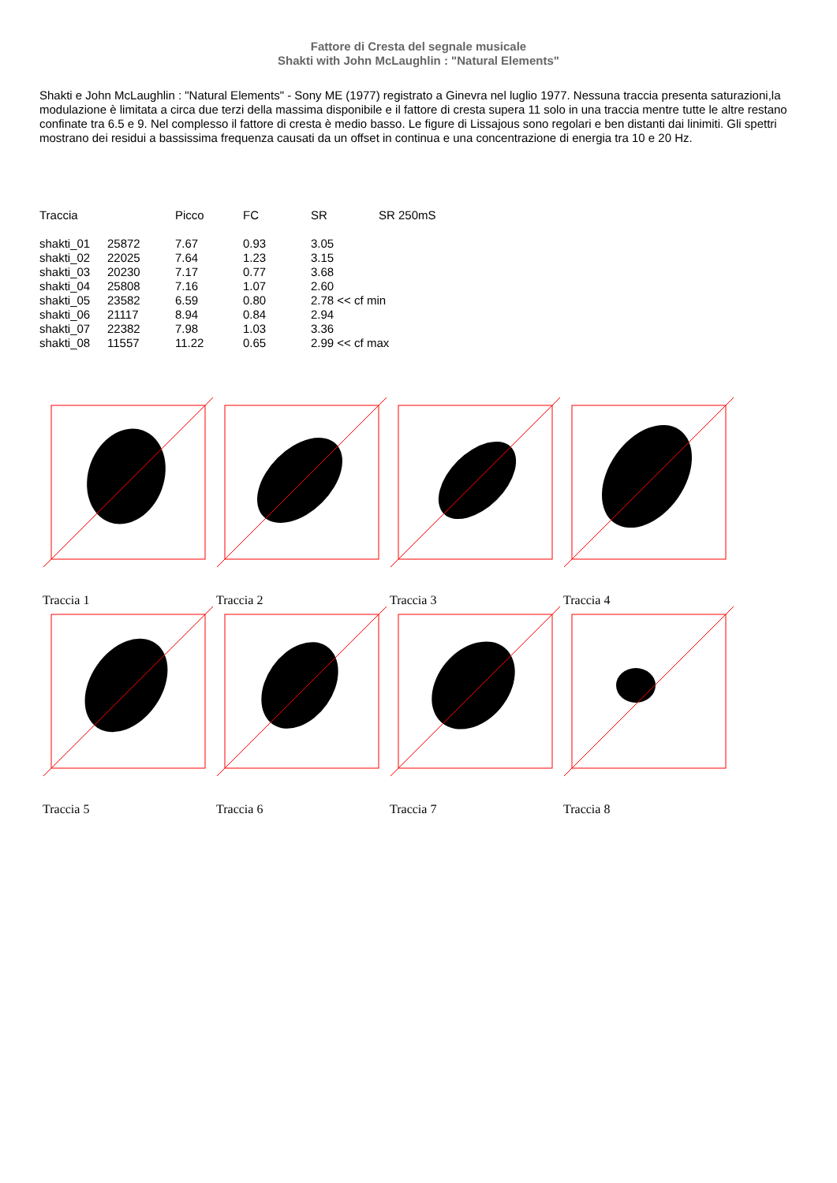Fattore di Cresta del segnale musicale
Shakti with John McLaughlin : "Natural Elements"
Shakti e John McLaughlin : "Natural Elements" - Sony ME (1977) registrato a Ginevra nel luglio 1977. Nessuna traccia presenta saturazioni,la modulazione è limitata a circa due terzi della massima disponibile e il fattore di cresta supera 11 solo in una traccia mentre tutte le altre restano confinate tra 6.5 e 9. Nel complesso il fattore di cresta è medio basso. Le figure di Lissajous sono regolari e ben distanti dai linimiti. Gli spettri mostrano dei residui a bassissima frequenza causati da un offset in continua e una concentrazione di energia tra 10 e 20 Hz.
| Traccia | | Picco | FC | SR | SR 250mS |
| --- | --- | --- | --- | --- | --- |
| shakti_01 | 25872 | 7.67 | 0.93 | 3.05 | |
| shakti_02 | 22025 | 7.64 | 1.23 | 3.15 | |
| shakti_03 | 20230 | 7.17 | 0.77 | 3.68 | |
| shakti_04 | 25808 | 7.16 | 1.07 | 2.60 | |
| shakti_05 | 23582 | 6.59 | 0.80 | 2.78 << cf min | |
| shakti_06 | 21117 | 8.94 | 0.84 | 2.94 | |
| shakti_07 | 22382 | 7.98 | 1.03 | 3.36 | |
| shakti_08 | 11557 | 11.22 | 0.65 | 2.99 << cf max | |
Traccia 1
Traccia 2
Traccia 3
Traccia 4
Traccia 5
Traccia 6
Traccia 7
Traccia 8